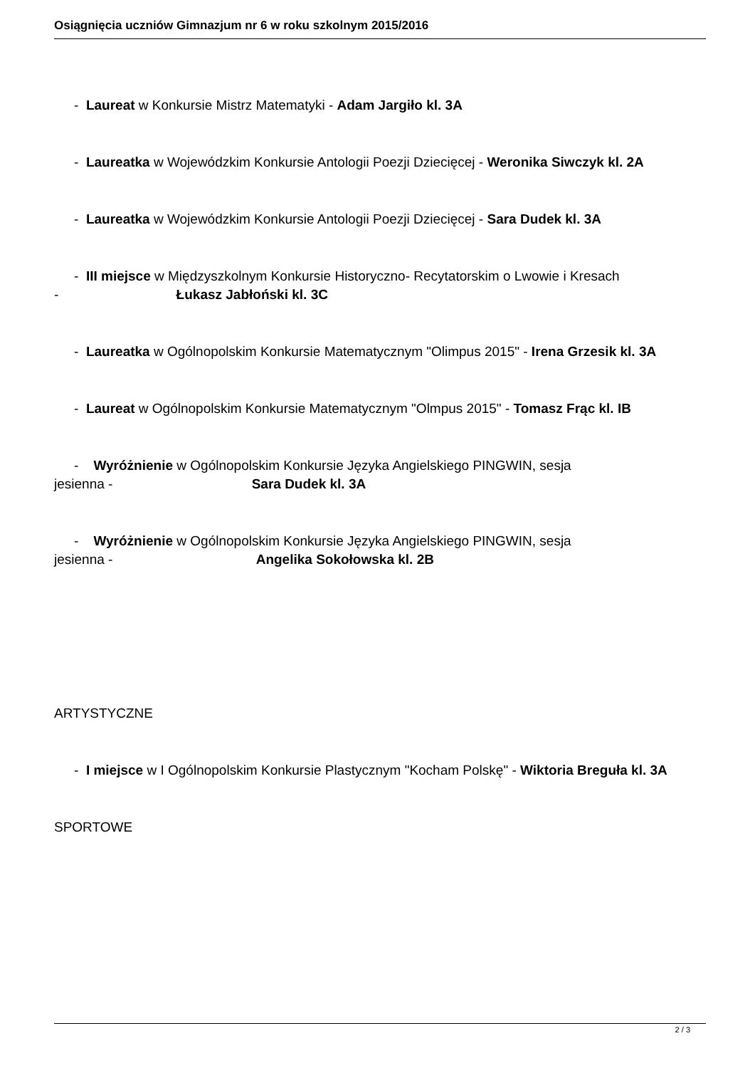Osiągnięcia uczniów Gimnazjum nr 6 w roku szkolnym 2015/2016
- Laureat w Konkursie Mistrz Matematyki - Adam Jargiło kl. 3A
- Laureatka w Wojewódzkim Konkursie Antologii Poezji Dziecięcej - Weronika Siwczyk kl. 2A
- Laureatka w Wojewódzkim Konkursie Antologii Poezji Dziecięcej - Sara Dudek kl. 3A
- III miejsce w Międzyszkolnym Konkursie Historyczno- Recytatorskim o Lwowie i Kresach
- Łukasz Jabłoński kl. 3C
- Laureatka w Ogólnopolskim Konkursie Matematycznym "Olimpus 2015" - Irena Grzesik kl. 3A
- Laureat w Ogólnopolskim Konkursie Matematycznym "Olmpus 2015" - Tomasz Frąc kl. IB
- Wyróżnienie w Ogólnopolskim Konkursie Języka Angielskiego PINGWIN, sesja
jesienna - Sara Dudek kl. 3A
- Wyróżnienie w Ogólnopolskim Konkursie Języka Angielskiego PINGWIN, sesja
jesienna - Angelika Sokołowska kl. 2B
ARTYSTYCZNE
- I miejsce w I Ogólnopolskim Konkursie Plastycznym "Kocham Polskę" - Wiktoria Breguła kl. 3A
SPORTOWE
2 / 3